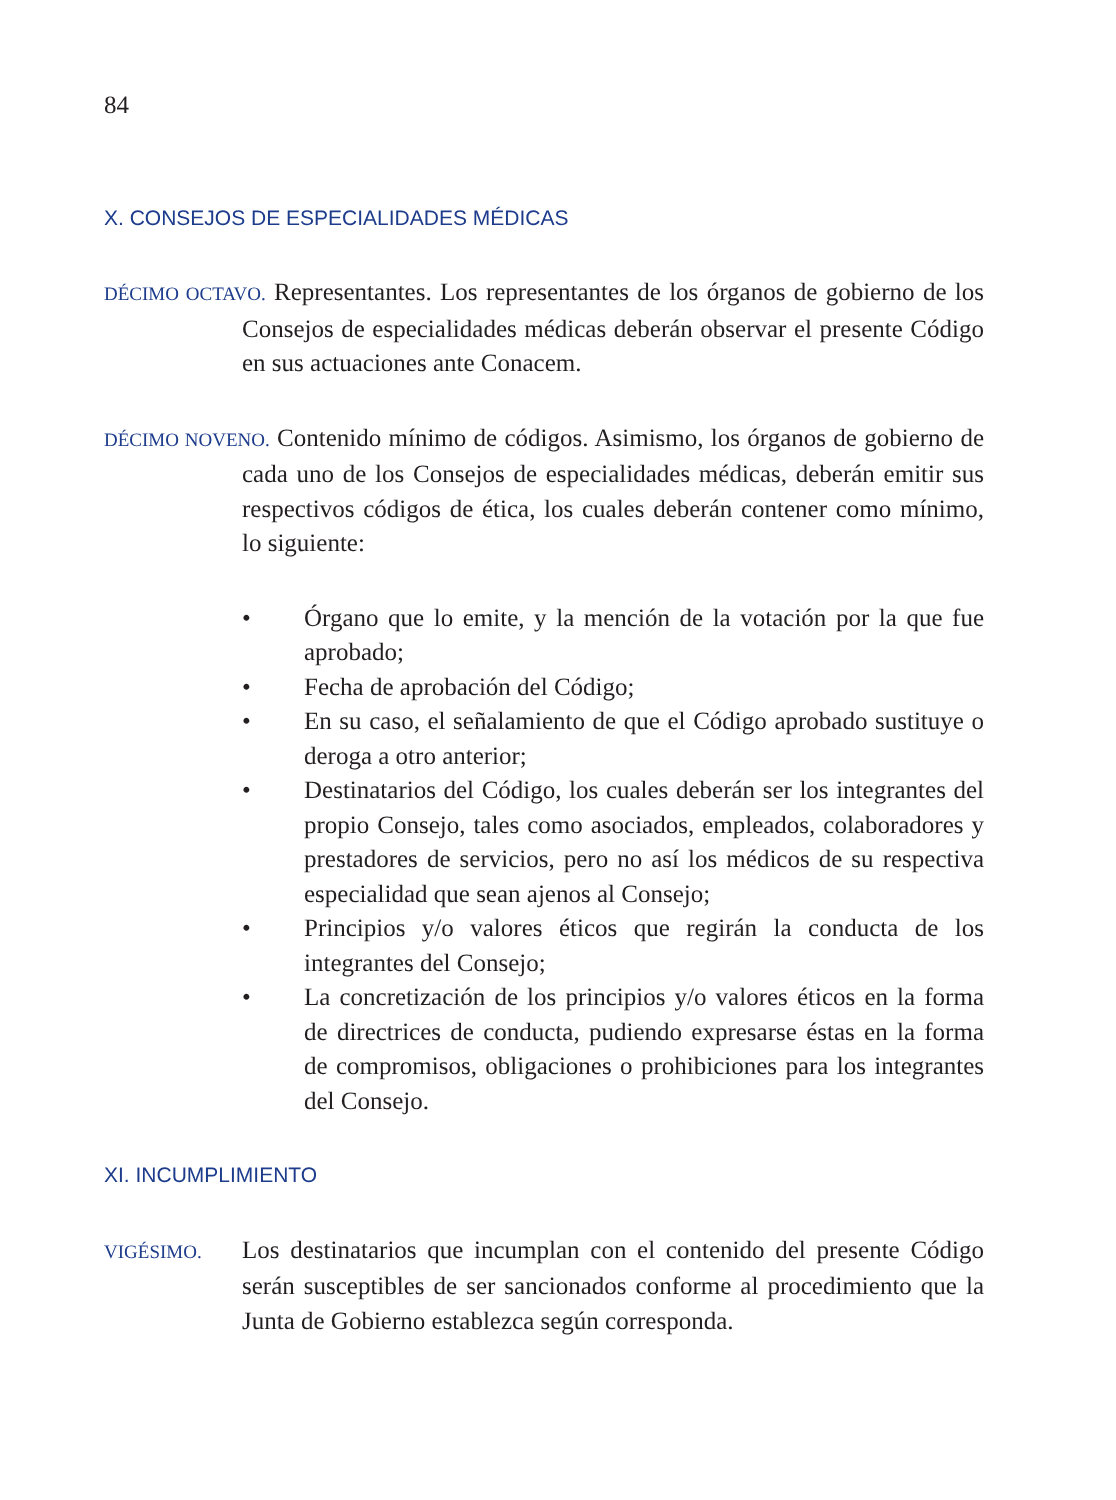84
X. CONSEJOS DE ESPECIALIDADES MÉDICAS
DÉCIMO OCTAVO. Representantes. Los representantes de los órganos de gobierno de los Consejos de especialidades médicas deberán observar el presente Código en sus actuaciones ante Conacem.
DÉCIMO NOVENO. Contenido mínimo de códigos. Asimismo, los órganos de gobierno de cada uno de los Consejos de especialidades médicas, deberán emitir sus respectivos códigos de ética, los cuales deberán contener como mínimo, lo siguiente:
• Órgano que lo emite, y la mención de la votación por la que fue aprobado;
• Fecha de aprobación del Código;
• En su caso, el señalamiento de que el Código aprobado sustituye o deroga a otro anterior;
• Destinatarios del Código, los cuales deberán ser los integrantes del propio Consejo, tales como asociados, empleados, colaboradores y prestadores de servicios, pero no así los médicos de su respectiva especialidad que sean ajenos al Consejo;
• Principios y/o valores éticos que regirán la conducta de los integrantes del Consejo;
• La concretización de los principios y/o valores éticos en la forma de directrices de conducta, pudiendo expresarse éstas en la forma de compromisos, obligaciones o prohibiciones para los integrantes del Consejo.
XI. INCUMPLIMIENTO
VIGÉSIMO. Los destinatarios que incumplan con el contenido del presente Código serán susceptibles de ser sancionados conforme al procedimiento que la Junta de Gobierno establezca según corresponda.